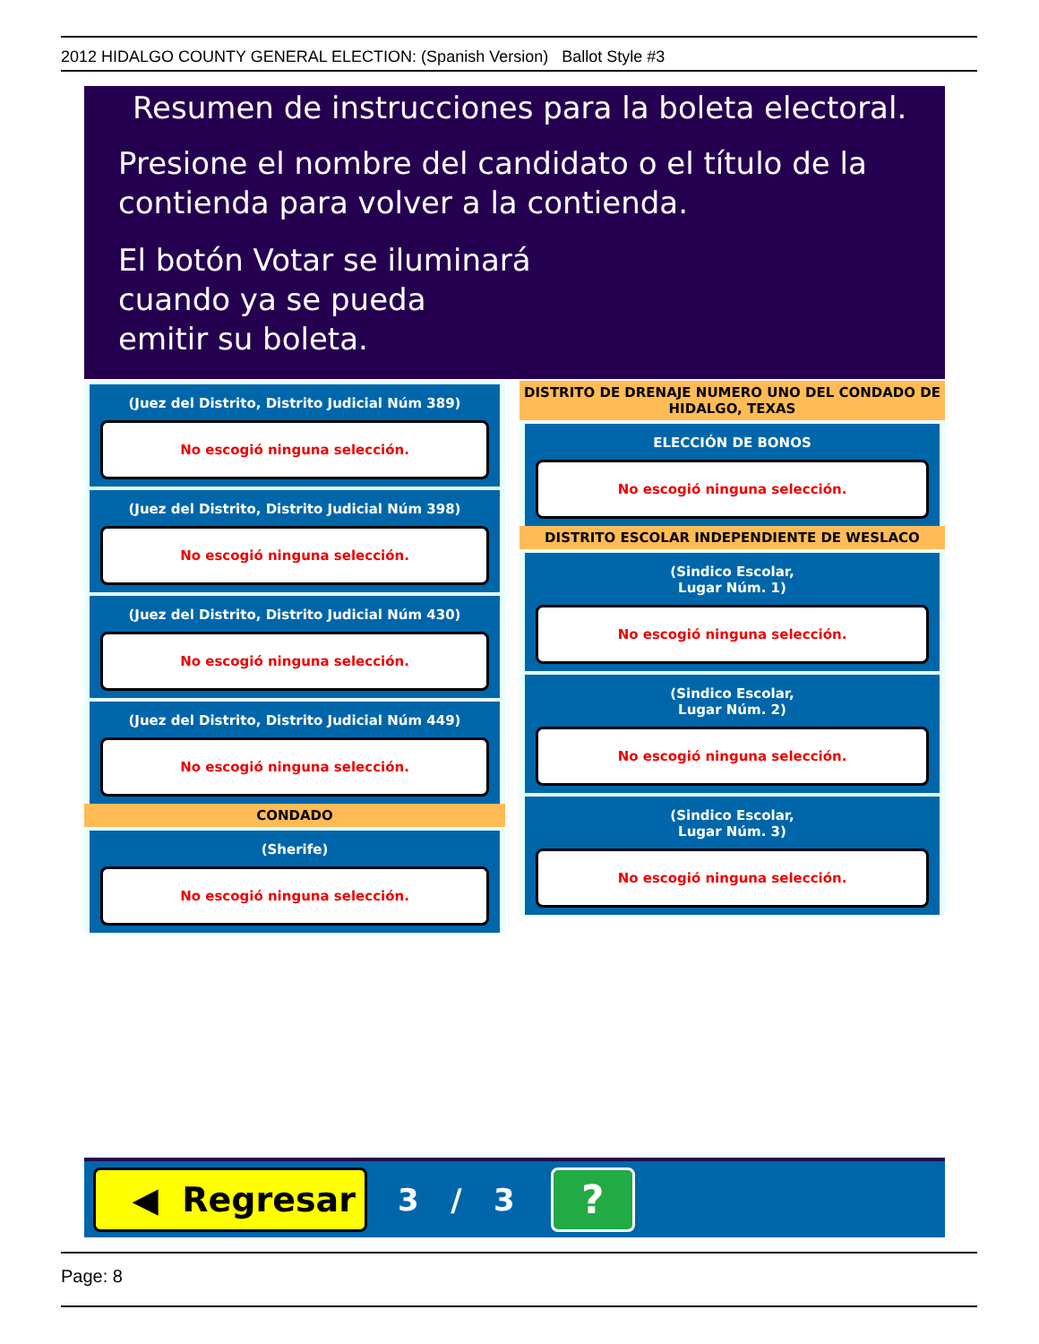2012 HIDALGO COUNTY GENERAL ELECTION: (Spanish Version) Ballot Style #3
Resumen de instrucciones para la boleta electoral.
Presione el nombre del candidato o el título de la
contienda para volver a la contienda.
El botón Votar se iluminará
cuando ya se pueda
emitir su boleta.
(Juez del Distrito, Distrito Judicial Núm 389)
No escogió ninguna selección.
(Juez del Distrito, Distrito Judicial Núm 398)
No escogió ninguna selección.
(Juez del Distrito, Distrito Judicial Núm 430)
No escogió ninguna selección.
(Juez del Distrito, Distrito Judicial Núm 449)
No escogió ninguna selección.
CONDADO
(Sherife)
No escogió ninguna selección.
DISTRITO DE DRENAJE NUMERO UNO DEL CONDADO DE HIDALGO, TEXAS
ELECCIÓN DE BONOS
No escogió ninguna selección.
DISTRITO ESCOLAR INDEPENDIENTE DE WESLACO
(Sindico Escolar,
Lugar Núm. 1)
No escogió ninguna selección.
(Sindico Escolar,
Lugar Núm. 2)
No escogió ninguna selección.
(Sindico Escolar,
Lugar Núm. 3)
No escogió ninguna selección.
◀ Regresar
3 / 3
?
Page: 8